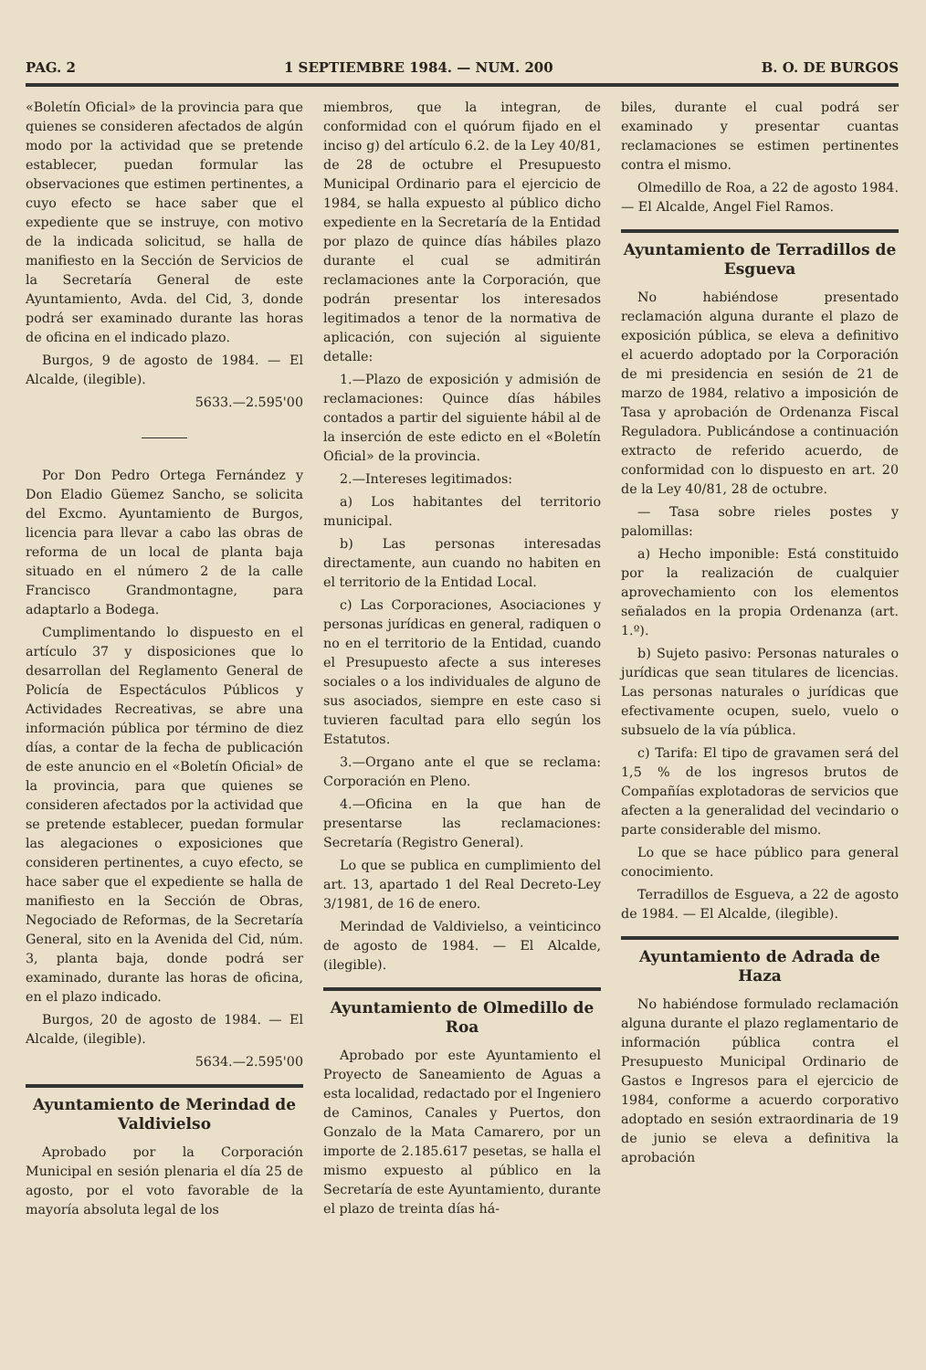PAG. 2 1 SEPTIEMBRE 1984. — NUM. 200 B. O. DE BURGOS
«Boletín Oficial» de la provincia para que quienes se consideren afectados de algún modo por la actividad que se pretende establecer, puedan formular las observaciones que estimen pertinentes, a cuyo efecto se hace saber que el expediente que se instruye, con motivo de la indicada solicitud, se halla de manifiesto en la Sección de Servicios de la Secretaría General de este Ayuntamiento, Avda. del Cid, 3, donde podrá ser examinado durante las horas de oficina en el indicado plazo.
Burgos, 9 de agosto de 1984. — El Alcalde, (ilegible).
5633.—2.595'00
Por Don Pedro Ortega Fernández y Don Eladio Güemez Sancho, se solicita del Excmo. Ayuntamiento de Burgos, licencia para llevar a cabo las obras de reforma de un local de planta baja situado en el número 2 de la calle Francisco Grandmontagne, para adaptarlo a Bodega.
Cumplimentando lo dispuesto en el artículo 37 y disposiciones que lo desarrollan del Reglamento General de Policía de Espectáculos Públicos y Actividades Recreativas, se abre una información pública por término de diez días, a contar de la fecha de publicación de este anuncio en el «Boletín Oficial» de la provincia, para que quienes se consideren afectados por la actividad que se pretende establecer, puedan formular las alegaciones o exposiciones que consideren pertinentes, a cuyo efecto, se hace saber que el expediente se halla de manifiesto en la Sección de Obras, Negociado de Reformas, de la Secretaría General, sito en la Avenida del Cid, núm. 3, planta baja, donde podrá ser examinado, durante las horas de oficina, en el plazo indicado.
Burgos, 20 de agosto de 1984. — El Alcalde, (ilegible).
5634.—2.595'00
Ayuntamiento de Merindad de Valdivielso
Aprobado por la Corporación Municipal en sesión plenaria el día 25 de agosto, por el voto favorable de la mayoría absoluta legal de los
miembros, que la integran, de conformidad con el quórum fijado en el inciso g) del artículo 6.2. de la Ley 40/81, de 28 de octubre el Presupuesto Municipal Ordinario para el ejercicio de 1984, se halla expuesto al público dicho expediente en la Secretaría de la Entidad por plazo de quince días hábiles plazo durante el cual se admitirán reclamaciones ante la Corporación, que podrán presentar los interesados legitimados a tenor de la normativa de aplicación, con sujeción al siguiente detalle:
1.—Plazo de exposición y admisión de reclamaciones: Quince días hábiles contados a partir del siguiente hábil al de la inserción de este edicto en el «Boletín Oficial» de la provincia.
2.—Intereses legitimados:
a) Los habitantes del territorio municipal.
b) Las personas interesadas directamente, aun cuando no habiten en el territorio de la Entidad Local.
c) Las Corporaciones, Asociaciones y personas jurídicas en general, radiquen o no en el territorio de la Entidad, cuando el Presupuesto afecte a sus intereses sociales o a los individuales de alguno de sus asociados, siempre en este caso si tuvieren facultad para ello según los Estatutos.
3.—Organo ante el que se reclama: Corporación en Pleno.
4.—Oficina en la que han de presentarse las reclamaciones: Secretaría (Registro General).
Lo que se publica en cumplimiento del art. 13, apartado 1 del Real Decreto-Ley 3/1981, de 16 de enero.
Merindad de Valdivielso, a veinticinco de agosto de 1984. — El Alcalde, (ilegible).
Ayuntamiento de Olmedillo de Roa
Aprobado por este Ayuntamiento el Proyecto de Saneamiento de Aguas a esta localidad, redactado por el Ingeniero de Caminos, Canales y Puertos, don Gonzalo de la Mata Camarero, por un importe de 2.185.617 pesetas, se halla el mismo expuesto al público en la Secretaría de este Ayuntamiento, durante el plazo de treinta días há-
biles, durante el cual podrá ser examinado y presentar cuantas reclamaciones se estimen pertinentes contra el mismo.
Olmedillo de Roa, a 22 de agosto 1984. — El Alcalde, Angel Fiel Ramos.
Ayuntamiento de Terradillos de Esgueva
No habiéndose presentado reclamación alguna durante el plazo de exposición pública, se eleva a definitivo el acuerdo adoptado por la Corporación de mi presidencia en sesión de 21 de marzo de 1984, relativo a imposición de Tasa y aprobación de Ordenanza Fiscal Reguladora. Publicándose a continuación extracto de referido acuerdo, de conformidad con lo dispuesto en art. 20 de la Ley 40/81, 28 de octubre.
— Tasa sobre rieles postes y palomillas:
a) Hecho imponible: Está constituido por la realización de cualquier aprovechamiento con los elementos señalados en la propia Ordenanza (art. 1.º).
b) Sujeto pasivo: Personas naturales o jurídicas que sean titulares de licencias. Las personas naturales o jurídicas que efectivamente ocupen, suelo, vuelo o subsuelo de la vía pública.
c) Tarifa: El tipo de gravamen será del 1,5 % de los ingresos brutos de Compañías explotadoras de servicios que afecten a la generalidad del vecindario o parte considerable del mismo.
Lo que se hace público para general conocimiento.
Terradillos de Esgueva, a 22 de agosto de 1984. — El Alcalde, (ilegible).
Ayuntamiento de Adrada de Haza
No habiéndose formulado reclamación alguna durante el plazo reglamentario de información pública contra el Presupuesto Municipal Ordinario de Gastos e Ingresos para el ejercicio de 1984, conforme a acuerdo corporativo adoptado en sesión extraordinaria de 19 de junio se eleva a definitiva la aprobación